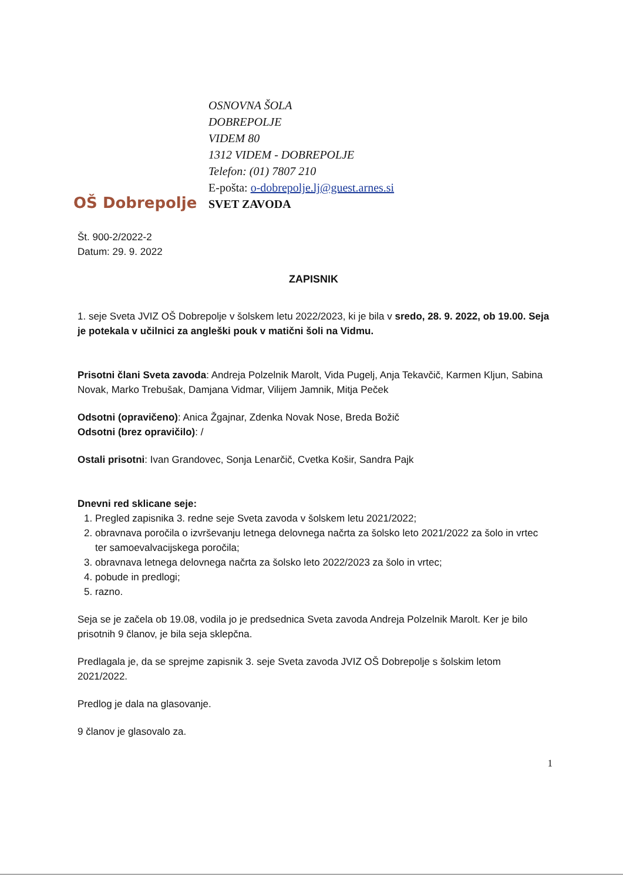OŠ Dobrepolje
OSNOVNA ŠOLA
DOBREPOLJE
VIDEM 80
1312 VIDEM - DOBREPOLJE
Telefon: (01) 7807 210
E-pošta: o-dobrepolje.lj@guest.arnes.si
SVET ZAVODA
Št. 900-2/2022-2
Datum: 29. 9. 2022
ZAPISNIK
1. seje Sveta JVIZ OŠ Dobrepolje v šolskem letu 2022/2023, ki je bila v sredo, 28. 9. 2022, ob 19.00. Seja je potekala v učilnici za angleški pouk v matični šoli na Vidmu.
Prisotni člani Sveta zavoda: Andreja Polzelnik Marolt, Vida Pugelj, Anja Tekavčič, Karmen Kljun, Sabina Novak, Marko Trebušak, Damjana Vidmar, Vilijem Jamnik, Mitja Peček
Odsotni (opravičeno): Anica Žgajnar, Zdenka Novak Nose, Breda Božič
Odsotni (brez opravičilo): /
Ostali prisotni: Ivan Grandovec, Sonja Lenarčič, Cvetka Košir, Sandra Pajk
Dnevni red sklicane seje:
1. Pregled zapisnika 3. redne seje Sveta zavoda v šolskem letu 2021/2022;
2. obravnava poročila o izvrševanju letnega delovnega načrta za šolsko leto 2021/2022 za šolo in vrtec ter samoevalvacijskega poročila;
3. obravnava letnega delovnega načrta za šolsko leto 2022/2023 za šolo in vrtec;
4. pobude in predlogi;
5. razno.
Seja se je začela ob 19.08, vodila jo je predsednica Sveta zavoda Andreja Polzelnik Marolt. Ker je bilo prisotnih 9 članov, je bila seja sklepčna.
Predlagala je, da se sprejme zapisnik 3. seje Sveta zavoda JVIZ OŠ Dobrepolje s šolskim letom 2021/2022.
Predlog je dala na glasovanje.
9 članov je glasovalo za.
1